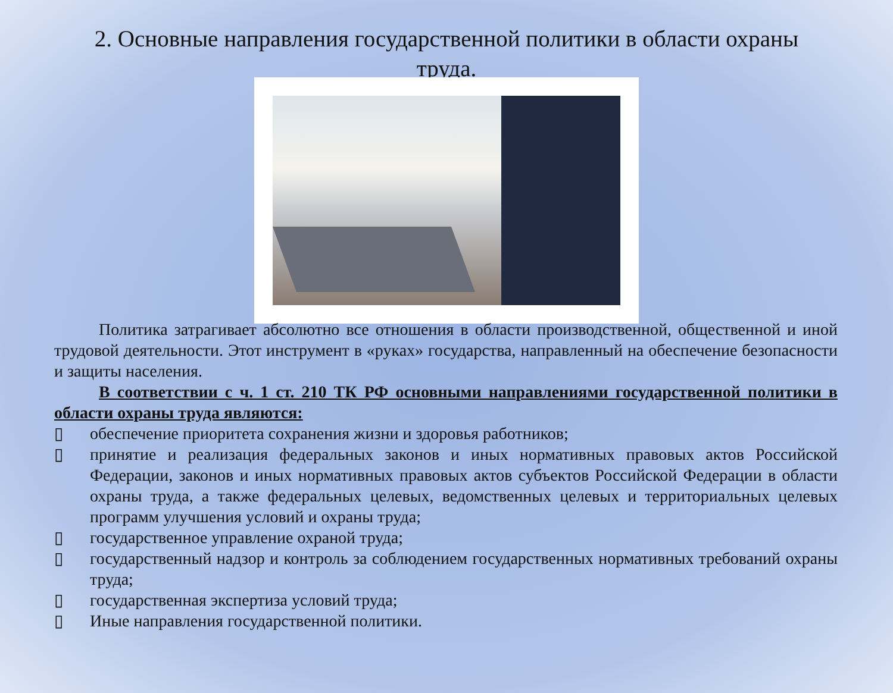2. Основные направления государственной политики в области охраны труда.
Политика затрагивает абсолютно все отношения в области производственной, общественной и иной трудовой деятельности. Этот инструмент в «руках» государства, направленный на обеспечение безопасности и защиты населения.
В соответствии с ч. 1 ст. 210 ТК РФ основными направлениями государственной политики в области охраны труда являются:
▯ обеспечение приоритета сохранения жизни и здоровья работников;
▯ принятие и реализация федеральных законов и иных нормативных правовых актов Российской Федерации, законов и иных нормативных правовых актов субъектов Российской Федерации в области охраны труда, а также федеральных целевых, ведомственных целевых и территориальных целевых программ улучшения условий и охраны труда;
▯ государственное управление охраной труда;
▯ государственный надзор и контроль за соблюдением государственных нормативных требований охраны труда;
▯ государственная экспертиза условий труда;
▯ Иные направления государственной политики.